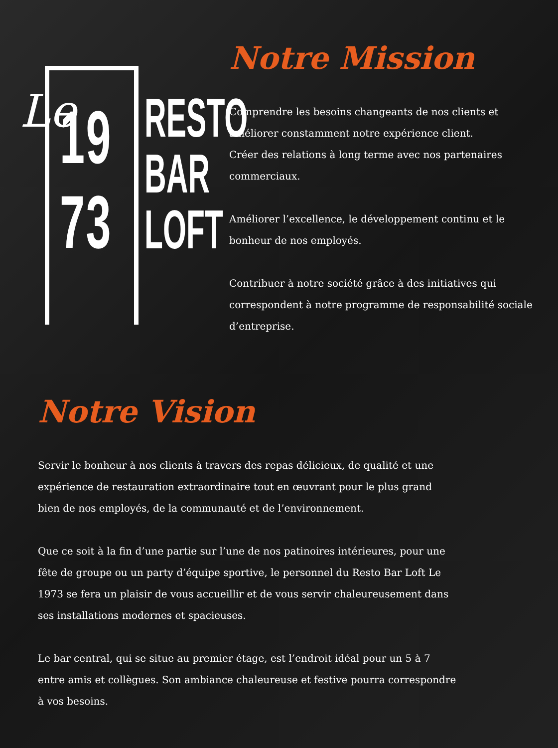Le
19
73
RESTO
BAR
LOFT
Notre Mission
Comprendre les besoins changeants de nos clients et améliorer constamment notre expérience client.
Créer des relations à long terme avec nos partenaires commerciaux.
Améliorer l’excellence, le développement continu et le bonheur de nos employés.
Contribuer à notre société grâce à des initiatives qui correspondent à notre programme de responsabilité sociale d’entreprise.
Notre Vision
Servir le bonheur à nos clients à travers des repas délicieux, de qualité et une expérience de restauration extraordinaire tout en œuvrant pour le plus grand bien de nos employés, de la communauté et de l’environnement.
Que ce soit à la fin d’une partie sur l’une de nos patinoires intérieures, pour une fête de groupe ou un party d’équipe sportive, le personnel du Resto Bar Loft Le 1973 se fera un plaisir de vous accueillir et de vous servir chaleureusement dans ses installations modernes et spacieuses.
Le bar central, qui se situe au premier étage, est l’endroit idéal pour un 5 à 7 entre amis et collègues. Son ambiance chaleureuse et festive pourra correspondre à vos besoins.